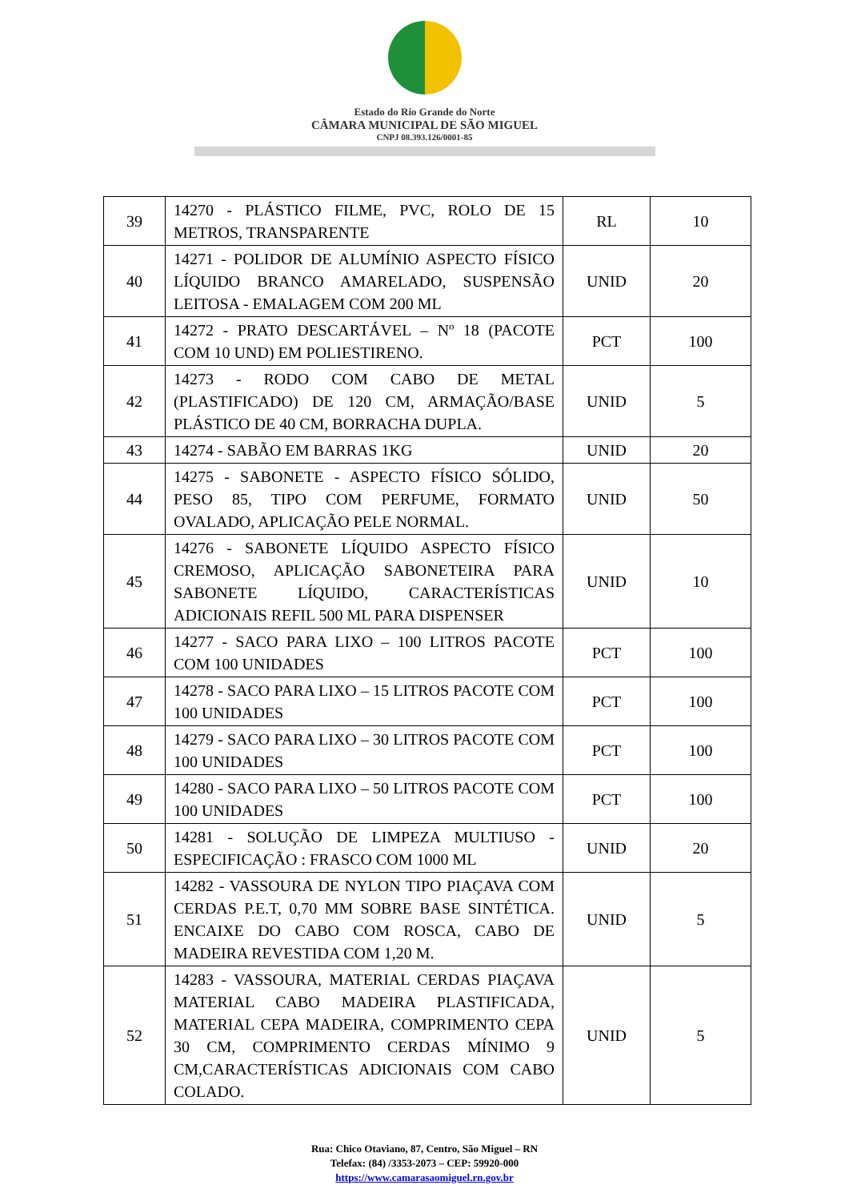Estado do Rio Grande do Norte
CÂMARA MUNICIPAL DE SÃO MIGUEL
CNPJ 08.393.126/0001-85
| 39 | 14270 - PLÁSTICO FILME, PVC, ROLO DE 15 METROS, TRANSPARENTE | RL | 10 |
| 40 | 14271 - POLIDOR DE ALUMÍNIO ASPECTO FÍSICO LÍQUIDO BRANCO AMARELADO, SUSPENSÃO LEITOSA - EMALAGEM COM 200 ML | UNID | 20 |
| 41 | 14272 - PRATO DESCARTÁVEL – Nº 18 (PACOTE COM 10 UND) EM POLIESTIRENO. | PCT | 100 |
| 42 | 14273 - RODO COM CABO DE METAL (PLASTIFICADO) DE 120 CM, ARMAÇÃO/BASE PLÁSTICO DE 40 CM, BORRACHA DUPLA. | UNID | 5 |
| 43 | 14274 - SABÃO EM BARRAS 1KG | UNID | 20 |
| 44 | 14275 - SABONETE - ASPECTO FÍSICO SÓLIDO, PESO 85, TIPO COM PERFUME, FORMATO OVALADO, APLICAÇÃO PELE NORMAL. | UNID | 50 |
| 45 | 14276 - SABONETE LÍQUIDO ASPECTO FÍSICO CREMOSO, APLICAÇÃO SABONETEIRA PARA SABONETE LÍQUIDO, CARACTERÍSTICAS ADICIONAIS REFIL 500 ML PARA DISPENSER | UNID | 10 |
| 46 | 14277 - SACO PARA LIXO – 100 LITROS PACOTE COM 100 UNIDADES | PCT | 100 |
| 47 | 14278 - SACO PARA LIXO – 15 LITROS PACOTE COM 100 UNIDADES | PCT | 100 |
| 48 | 14279 - SACO PARA LIXO – 30 LITROS PACOTE COM 100 UNIDADES | PCT | 100 |
| 49 | 14280 - SACO PARA LIXO – 50 LITROS PACOTE COM 100 UNIDADES | PCT | 100 |
| 50 | 14281 - SOLUÇÃO DE LIMPEZA MULTIUSO - ESPECIFICAÇÃO : FRASCO COM 1000 ML | UNID | 20 |
| 51 | 14282 - VASSOURA DE NYLON TIPO PIAÇAVA COM CERDAS P.E.T, 0,70 MM SOBRE BASE SINTÉTICA. ENCAIXE DO CABO COM ROSCA, CABO DE MADEIRA REVESTIDA COM 1,20 M. | UNID | 5 |
| 52 | 14283 - VASSOURA, MATERIAL CERDAS PIAÇAVA MATERIAL CABO MADEIRA PLASTIFICADA, MATERIAL CEPA MADEIRA, COMPRIMENTO CEPA 30 CM, COMPRIMENTO CERDAS MÍNIMO 9 CM,CARACTERÍSTICAS ADICIONAIS COM CABO COLADO. | UNID | 5 |
Rua: Chico Otaviano, 87, Centro, São Miguel – RN
Telefax: (84) /3353-2073 – CEP: 59920-000
https://www.camarasaomiguel.rn.gov.br